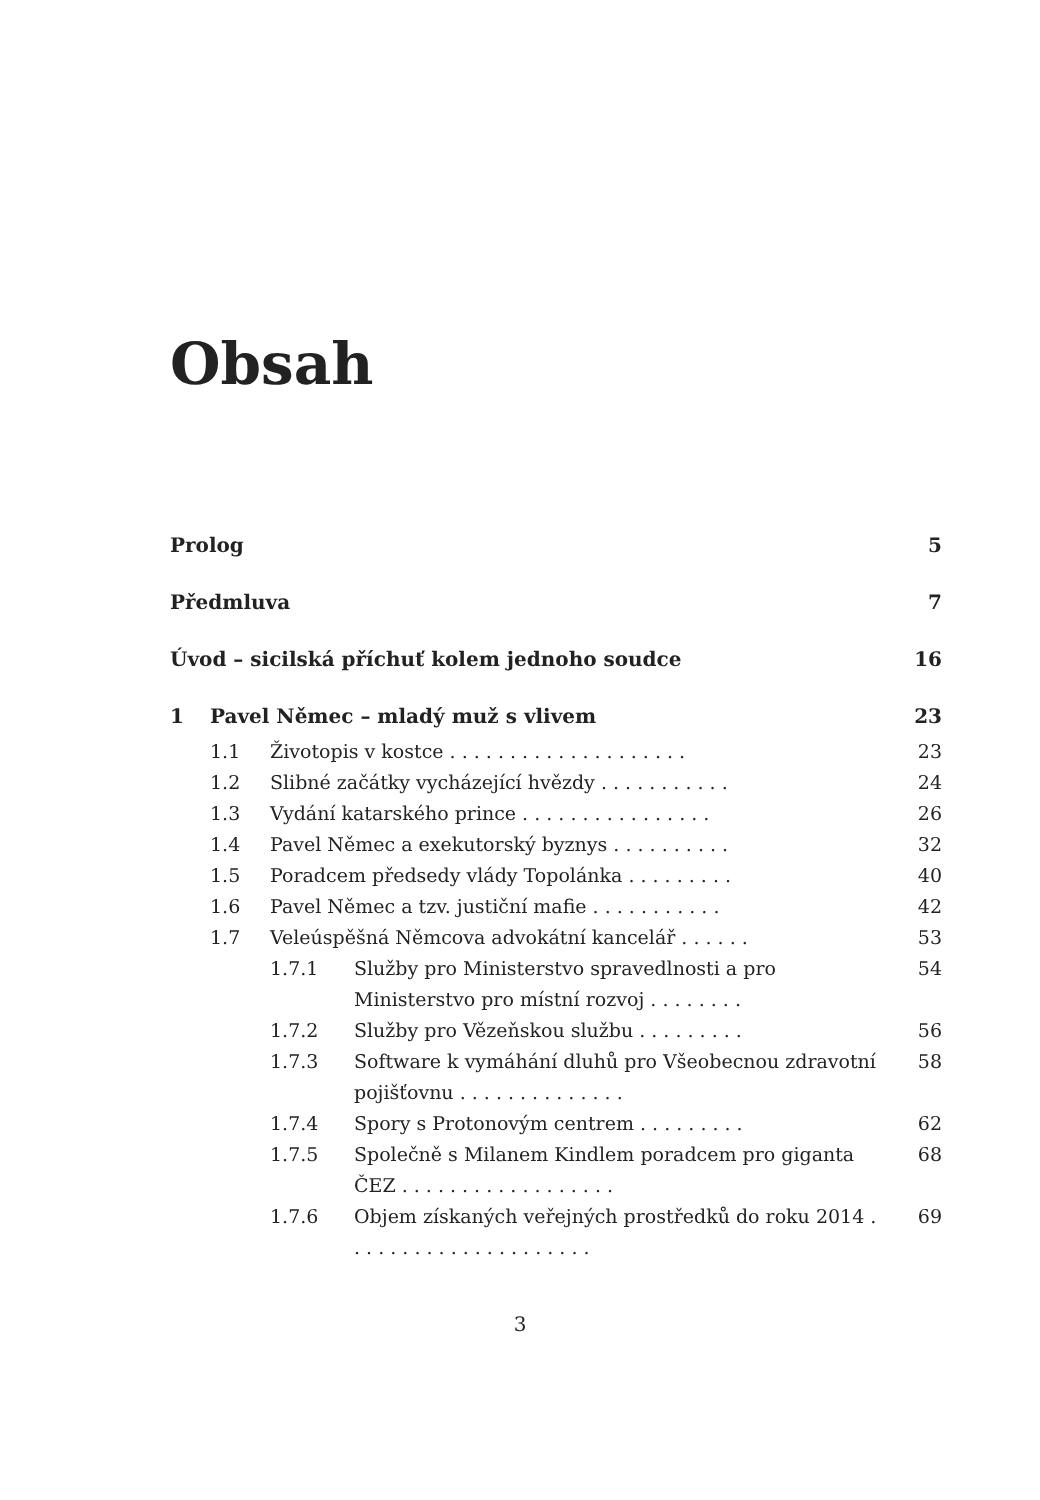Obsah
Prolog 5
Předmluva 7
Úvod – sicilská příchuť kolem jednoho soudce
16
1 Pavel Němec – mladý muž s vlivem
23
1.1 Životopis v kostce . . . . . . . . . . . . . . . . . . . .
23
1.2 Slibné začátky vycházející hvězdy . . . . . . . . . . .
24
1.3 Vydání katarského prince . . . . . . . . . . . . . . . .
26
1.4 Pavel Němec a exekutorský byznys . . . . . . . . . .
32
1.5 Poradcem předsedy vlády Topolánka . . . . . . . . .
40
1.6 Pavel Němec a tzv. justiční mafie . . . . . . . . . . .
42
1.7 Veleúspěšná Němcova advokátní kancelář . . . . . .
53
1.7.1 Služby pro Ministerstvo spravedlnosti a pro Ministerstvo pro místní rozvoj . . . . . . . .
54
1.7.2 Služby pro Vězeňskou službu . . . . . . . . .
56
1.7.3 Software k vymáhání dluhů pro Všeobecnou zdravotní pojišťovnu . . . . . . . . . . . . . .
58
1.7.4 Spory s Protonovým centrem . . . . . . . . .
62
1.7.5 Společně s Milanem Kindlem poradcem pro giganta ČEZ . . . . . . . . . . . . . . . . . .
68
1.7.6 Objem získaných veřejných prostředků do roku 2014 . . . . . . . . . . . . . . . . . . . . .
69
3